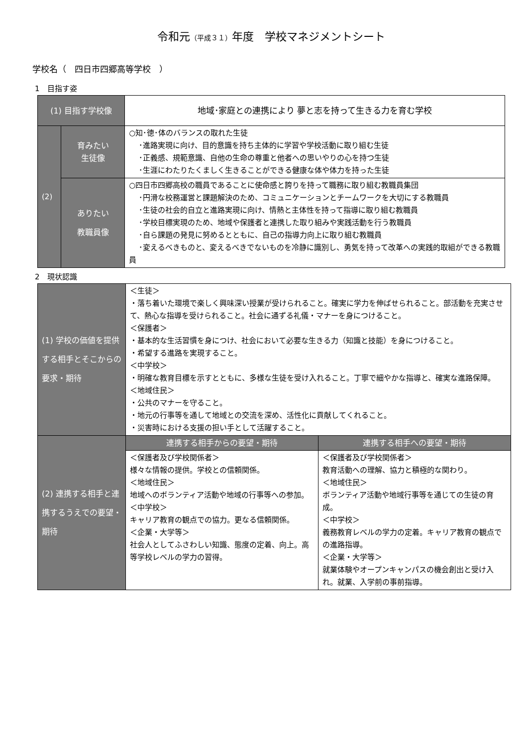令和元（平成３１）年度　学校マネジメントシート
学校名（　四日市四郷高等学校　）
1　目指す姿
| (1) 目指す学校像 | | 地域･家庭との連携により 夢と志を持って生きる力を育む学校 |
| (2) | 育みたい 生徒像 | ○知･徳･体のバランスの取れた生徒 ･進路実現に向け、目的意識を持ち主体的に学習や学校活動に取り組む生徒 ･正義感、規範意識、自他の生命の尊重と他者への思いやりの心を持つ生徒 ･生涯にわたりたくましく生きることができる健康な体や体力を持った生徒 |
| | ありたい 教職員像 | ○四日市四郷高校の職員であることに使命感と誇りを持って職務に取り組む教職員集団 ･円滑な校務運営と課題解決のため、コミュニケーションとチームワークを大切にする教職員 ･生徒の社会的自立と進路実現に向け、情熱と主体性を持って指導に取り組む教職員 ･学校目標実現のため、地域や保護者と連携した取り組みや実践活動を行う教職員 ･自ら課題の発見に努めるとともに、自己の指導力向上に取り組む教職員 ･変えるべきものと、変えるべきでないものを冷静に識別し、勇気を持って改革への実践的取組ができる教職員 |
2　現状認識
| (1) 学校の価値を提供する相手とそこからの要求・期待 | ＜生徒＞ ・落ち着いた環境で楽しく興味深い授業が受けられること。確実に学力を伸ばせられること。部活動を充実させて、熱心な指導を受けられること。社会に通ずる礼儀・マナーを身につけること。 ＜保護者＞ ・基本的な生活習慣を身につけ、社会において必要な生きる力（知識と技能）を身につけること。 ・希望する進路を実現すること。 ＜中学校＞ ・明確な教育目標を示すとともに、多様な生徒を受け入れること。丁寧で細やかな指導と、確実な進路保障。 ＜地域住民＞ ・公共のマナーを守ること。 ・地元の行事等を通して地域との交流を深め、活性化に貢献してくれること。 ・災害時における支援の担い手として活躍すること。 | |
| (2) 連携する相手と連携するうえでの要望・期待 | 連携する相手からの要望・期待 | 連携する相手への要望・期待 |
| | ＜保護者及び学校関係者＞ 様々な情報の提供。学校との信頼関係。 ＜地域住民＞ 地域へのボランティア活動や地域の行事等への参加。 ＜中学校＞ キャリア教育の観点での協力。更なる信頼関係。 ＜企業・大学等＞ 社会人としてふさわしい知識、態度の定着、向上。高等学校レベルの学力の習得。 | ＜保護者及び学校関係者＞ 教育活動への理解、協力と積極的な関わり。 ＜地域住民＞ ボランティア活動や地域行事等を通じての生徒の育成。 ＜中学校＞ 義務教育レベルの学力の定着。キャリア教育の観点での進路指導。 ＜企業・大学等＞ 就業体験やオープンキャンパスの機会創出と受け入れ。就業、入学前の事前指導。 |